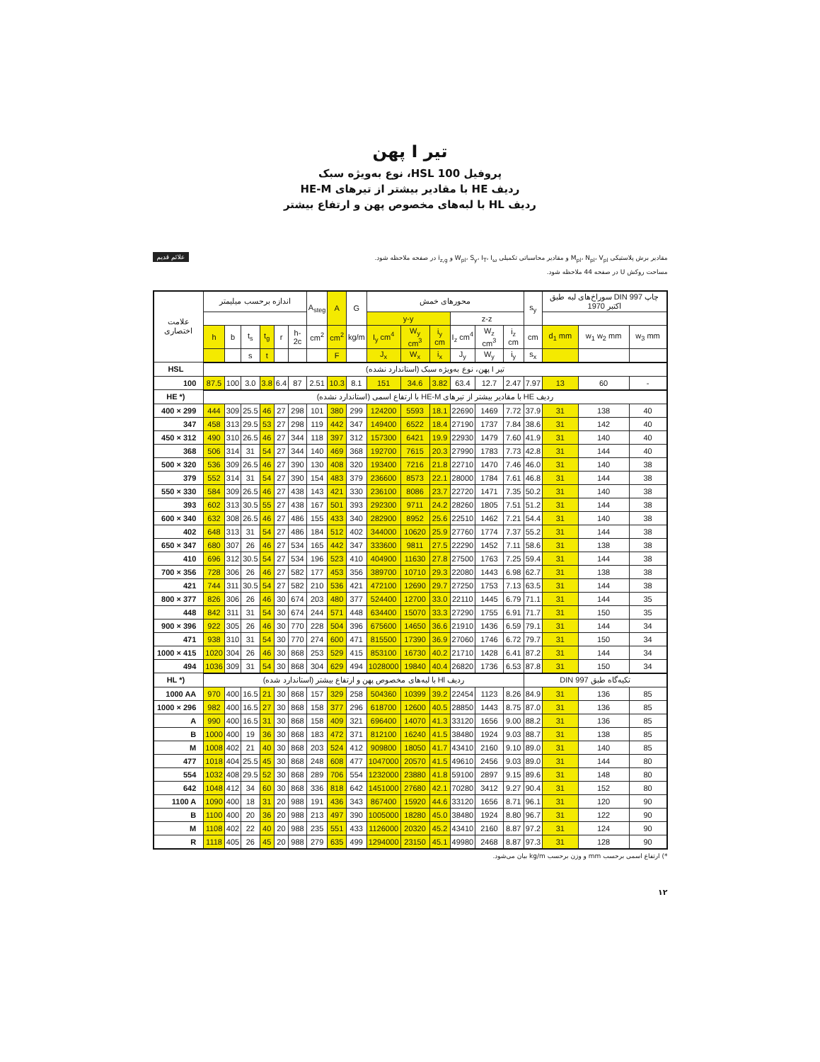تیر I پهن
پروفیل HSL 100، نوع به‌ویژه سبک
ردیف HE با مقادیر بیشتر از تیرهای HE-M
ردیف HL با لبه‌های مخصوص پهن و ارتفاع بیشتر
علائم قدیم
مقادیر برش پلاستیکی M<sub>pl</sub>، N<sub>pl</sub>، V<sub>pl</sub> و مقادیر محاسباتی تکمیلی W<sub>pl</sub>، S<sub>y</sub>، I<sub>T</sub>، I<sub>ω</sub> و i<sub>z,g</sub> در صفحه ملاحظه شود.
مساحت روکش U در صفحه 44 ملاحظه شود.
| علامت اختصاری | اندازه برحسب میلیمتر | | | | | | A<sub>steg</sub> | A | G | محورهای خمش | | | | | | s<sub>y</sub> | سوراخ‌های لبه طبق DIN 997 چاپ اکتبر 1970 | | |
| --- | --- | --- | --- | --- | --- | --- | --- | --- | --- | --- | --- | --- | --- | --- | --- | --- | --- | --- | --- |
| | | | | | | | | | | y-y | | | z-z | | | | | | |
| | h | b | t<sub>s</sub> | t<sub>g</sub> | r | h-2c | cm<sup>2</sup> | cm<sup>2</sup> | kg/m | I<sub>y</sub> cm<sup>4</sup> | W<sub>y</sub> cm<sup>3</sup> | i<sub>y</sub> cm | I<sub>z</sub> cm<sup>4</sup> | W<sub>z</sub> cm<sup>3</sup> | i<sub>z</sub> cm | cm | d<sub>1</sub> mm | w<sub>1</sub> w<sub>2</sub> mm | w<sub>3</sub> mm |
| | | | s | t | | | | F | | J<sub>x</sub> | W<sub>x</sub> | i<sub>x</sub> | J<sub>y</sub> | W<sub>y</sub> | i<sub>y</sub> | s<sub>x</sub> | | | |
| HSL | تیر I پهن، نوع به‌ویژه سبک (استاندارد نشده) | | | | | | | | | | | | | | | | | | |
| 100 | 87.5 | 100 | 3.0 | 3.8 | 6.4 | 87 | 2.51 | 10.3 | 8.1 | 151 | 34.6 | 3.82 | 63.4 | 12.7 | 2.47 | 7.97 | 13 | 60 | - |
| HE *) | ردیف HE با مقادیر بیشتر از تیرهای HE-M با ارتفاع اسمی (استاندارد نشده) | | | | | | | | | | | | | | | | | | |
| 400 × 299 | 444 | 309 | 25.5 | 46 | 27 | 298 | 101 | 380 | 299 | 124200 | 5593 | 18.1 | 22690 | 1469 | 7.72 | 37.9 | 31 | 138 | 40 |
| 347 | 458 | 313 | 29.5 | 53 | 27 | 298 | 119 | 442 | 347 | 149400 | 6522 | 18.4 | 27190 | 1737 | 7.84 | 38.6 | 31 | 142 | 40 |
| 450 × 312 | 490 | 310 | 26.5 | 46 | 27 | 344 | 118 | 397 | 312 | 157300 | 6421 | 19.9 | 22930 | 1479 | 7.60 | 41.9 | 31 | 140 | 40 |
| 368 | 506 | 314 | 31 | 54 | 27 | 344 | 140 | 469 | 368 | 192700 | 7615 | 20.3 | 27990 | 1783 | 7.73 | 42.8 | 31 | 144 | 40 |
| 500 × 320 | 536 | 309 | 26.5 | 46 | 27 | 390 | 130 | 408 | 320 | 193400 | 7216 | 21.8 | 22710 | 1470 | 7.46 | 46.0 | 31 | 140 | 38 |
| 379 | 552 | 314 | 31 | 54 | 27 | 390 | 154 | 483 | 379 | 236600 | 8573 | 22.1 | 28000 | 1784 | 7.61 | 46.8 | 31 | 144 | 38 |
| 550 × 330 | 584 | 309 | 26.5 | 46 | 27 | 438 | 143 | 421 | 330 | 236100 | 8086 | 23.7 | 22720 | 1471 | 7.35 | 50.2 | 31 | 140 | 38 |
| 393 | 602 | 313 | 30.5 | 55 | 27 | 438 | 167 | 501 | 393 | 292300 | 9711 | 24.2 | 28260 | 1805 | 7.51 | 51.2 | 31 | 144 | 38 |
| 600 × 340 | 632 | 308 | 26.5 | 46 | 27 | 486 | 155 | 433 | 340 | 282900 | 8952 | 25.6 | 22510 | 1462 | 7.21 | 54.4 | 31 | 140 | 38 |
| 402 | 648 | 313 | 31 | 54 | 27 | 486 | 184 | 512 | 402 | 344000 | 10620 | 25.9 | 27760 | 1774 | 7.37 | 55.2 | 31 | 144 | 38 |
| 650 × 347 | 680 | 307 | 26 | 46 | 27 | 534 | 165 | 442 | 347 | 333600 | 9811 | 27.5 | 22290 | 1452 | 7.11 | 58.6 | 31 | 138 | 38 |
| 410 | 696 | 312 | 30.5 | 54 | 27 | 534 | 196 | 523 | 410 | 404900 | 11630 | 27.8 | 27500 | 1763 | 7.25 | 59.4 | 31 | 144 | 38 |
| 700 × 356 | 728 | 306 | 26 | 46 | 27 | 582 | 177 | 453 | 356 | 389700 | 10710 | 29.3 | 22080 | 1443 | 6.98 | 62.7 | 31 | 138 | 38 |
| 421 | 744 | 311 | 30.5 | 54 | 27 | 582 | 210 | 536 | 421 | 472100 | 12690 | 29.7 | 27250 | 1753 | 7.13 | 63.5 | 31 | 144 | 38 |
| 800 × 377 | 826 | 306 | 26 | 46 | 30 | 674 | 203 | 480 | 377 | 524400 | 12700 | 33.0 | 22110 | 1445 | 6.79 | 71.1 | 31 | 144 | 35 |
| 448 | 842 | 311 | 31 | 54 | 30 | 674 | 244 | 571 | 448 | 634400 | 15070 | 33.3 | 27290 | 1755 | 6.91 | 71.7 | 31 | 150 | 35 |
| 900 × 396 | 922 | 305 | 26 | 46 | 30 | 770 | 228 | 504 | 396 | 675600 | 14650 | 36.6 | 21910 | 1436 | 6.59 | 79.1 | 31 | 144 | 34 |
| 471 | 938 | 310 | 31 | 54 | 30 | 770 | 274 | 600 | 471 | 815500 | 17390 | 36.9 | 27060 | 1746 | 6.72 | 79.7 | 31 | 150 | 34 |
| 1000 × 415 | 1020 | 304 | 26 | 46 | 30 | 868 | 253 | 529 | 415 | 853100 | 16730 | 40.2 | 21710 | 1428 | 6.41 | 87.2 | 31 | 144 | 34 |
| 494 | 1036 | 309 | 31 | 54 | 30 | 868 | 304 | 629 | 494 | 1028000 | 19840 | 40.4 | 26820 | 1736 | 6.53 | 87.8 | 31 | 150 | 34 |
| HL *) | ردیف Hl با لبه‌های مخصوص پهن و ارتفاع بیشتر (استاندارد شده) | | | | | | | | | | | | | | | تکیه‌گاه طبق DIN 997 | | | |
| 1000 AA | 970 | 400 | 16.5 | 21 | 30 | 868 | 157 | 329 | 258 | 504360 | 10399 | 39.2 | 22454 | 1123 | 8.26 | 84.9 | 31 | 136 | 85 |
| 1000 × 296 | 982 | 400 | 16.5 | 27 | 30 | 868 | 158 | 377 | 296 | 618700 | 12600 | 40.5 | 28850 | 1443 | 8.75 | 87.0 | 31 | 136 | 85 |
| A | 990 | 400 | 16.5 | 31 | 30 | 868 | 158 | 409 | 321 | 696400 | 14070 | 41.3 | 33120 | 1656 | 9.00 | 88.2 | 31 | 136 | 85 |
| B | 1000 | 400 | 19 | 36 | 30 | 868 | 183 | 472 | 371 | 812100 | 16240 | 41.5 | 38480 | 1924 | 9.03 | 88.7 | 31 | 138 | 85 |
| M | 1008 | 402 | 21 | 40 | 30 | 868 | 203 | 524 | 412 | 909800 | 18050 | 41.7 | 43410 | 2160 | 9.10 | 89.0 | 31 | 140 | 85 |
| 477 | 1018 | 404 | 25.5 | 45 | 30 | 868 | 248 | 608 | 477 | 1047000 | 20570 | 41.5 | 49610 | 2456 | 9.03 | 89.0 | 31 | 144 | 80 |
| 554 | 1032 | 408 | 29.5 | 52 | 30 | 868 | 289 | 706 | 554 | 1232000 | 23880 | 41.8 | 59100 | 2897 | 9.15 | 89.6 | 31 | 148 | 80 |
| 642 | 1048 | 412 | 34 | 60 | 30 | 868 | 336 | 818 | 642 | 1451000 | 27680 | 42.1 | 70280 | 3412 | 9.27 | 90.4 | 31 | 152 | 80 |
| 1100 A | 1090 | 400 | 18 | 31 | 20 | 988 | 191 | 436 | 343 | 867400 | 15920 | 44.6 | 33120 | 1656 | 8.71 | 96.1 | 31 | 120 | 90 |
| B | 1100 | 400 | 20 | 36 | 20 | 988 | 213 | 497 | 390 | 1005000 | 18280 | 45.0 | 38480 | 1924 | 8.80 | 96.7 | 31 | 122 | 90 |
| M | 1108 | 402 | 22 | 40 | 20 | 988 | 235 | 551 | 433 | 1126000 | 20320 | 45.2 | 43410 | 2160 | 8.87 | 97.2 | 31 | 124 | 90 |
| R | 1118 | 405 | 26 | 45 | 20 | 988 | 279 | 635 | 499 | 1294000 | 23150 | 45.1 | 49980 | 2468 | 8.87 | 97.3 | 31 | 128 | 90 |
*) ارتفاع اسمی برحسب mm و وزن برحسب kg/m بیان می‌شود.
۱۲